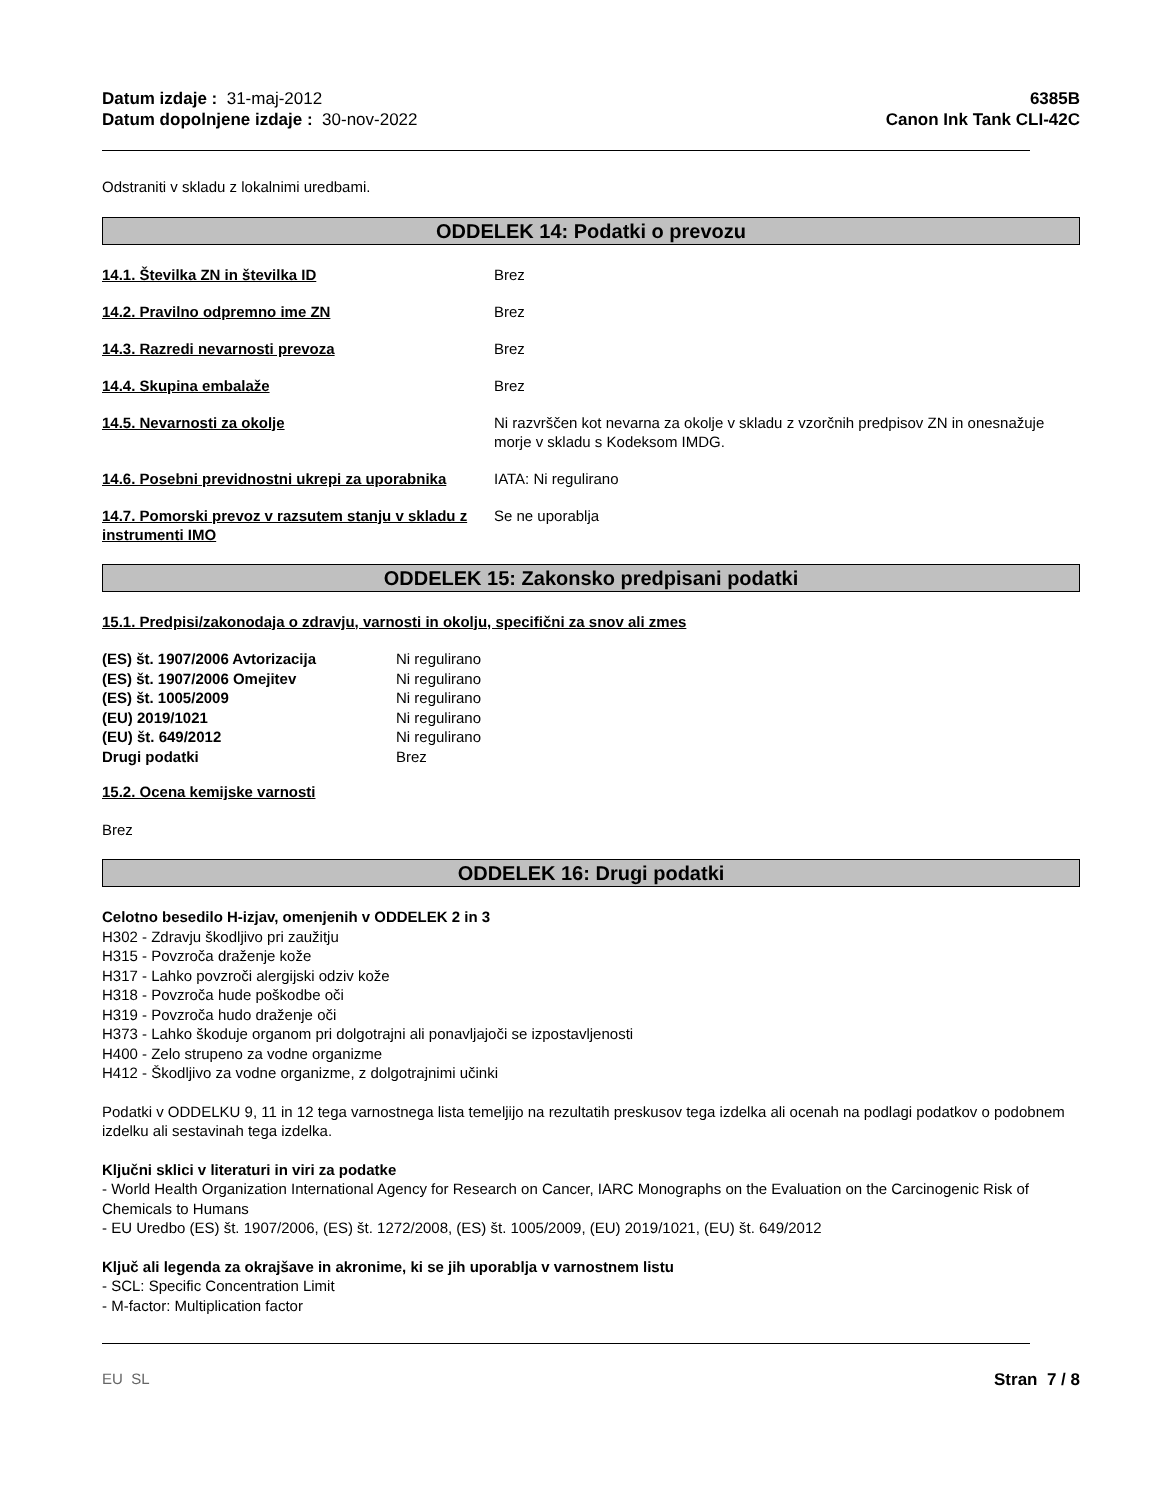Datum izdaje : 31-maj-2012
Datum dopolnjene izdaje : 30-nov-2022
6385B
Canon Ink Tank CLI-42C
Odstraniti v skladu z lokalnimi uredbami.
ODDELEK 14: Podatki o prevozu
14.1. Številka ZN in številka ID Brez
14.2. Pravilno odpremno ime ZN Brez
14.3. Razredi nevarnosti prevoza Brez
14.4. Skupina embalaže Brez
14.5. Nevarnosti za okolje Ni razvrščen kot nevarna za okolje v skladu z vzorčnih predpisov ZN in onesnažuje morje v skladu s Kodeksom IMDG.
14.6. Posebni previdnostni ukrepi za uporabnika
IATA: Ni regulirano
14.7. Pomorski prevoz v razsutem stanju v skladu z instrumenti IMO
Se ne uporablja
ODDELEK 15: Zakonsko predpisani podatki
15.1. Predpisi/zakonodaja o zdravju, varnosti in okolju, specifični za snov ali zmes
| (ES) št. 1907/2006 Avtorizacija | Ni regulirano |
| (ES) št. 1907/2006 Omejitev | Ni regulirano |
| (ES) št. 1005/2009 | Ni regulirano |
| (EU) 2019/1021 | Ni regulirano |
| (EU) št. 649/2012 | Ni regulirano |
| Drugi podatki | Brez |
15.2. Ocena kemijske varnosti
Brez
ODDELEK 16: Drugi podatki
Celotno besedilo H-izjav, omenjenih v ODDELEK 2 in 3
H302 - Zdravju škodljivo pri zaužitju
H315 - Povzroča draženje kože
H317 - Lahko povzroči alergijski odziv kože
H318 - Povzroča hude poškodbe oči
H319 - Povzroča hudo draženje oči
H373 - Lahko škoduje organom pri dolgotrajni ali ponavljajoči se izpostavljenosti
H400 - Zelo strupeno za vodne organizme
H412 - Škodljivo za vodne organizme, z dolgotrajnimi učinki
Podatki v ODDELKU 9, 11 in 12 tega varnostnega lista temeljijo na rezultatih preskusov tega izdelka ali ocenah na podlagi podatkov o podobnem izdelku ali sestavinah tega izdelka.
Ključni sklici v literaturi in viri za podatke
- World Health Organization International Agency for Research on Cancer, IARC Monographs on the Evaluation on the Carcinogenic Risk of Chemicals to Humans
- EU Uredbo (ES) št. 1907/2006, (ES) št. 1272/2008, (ES) št. 1005/2009, (EU) 2019/1021, (EU) št. 649/2012
Ključ ali legenda za okrajšave in akronime, ki se jih uporablja v varnostnem listu
- SCL: Specific Concentration Limit
- M-factor: Multiplication factor
EU SL Stran 7 / 8